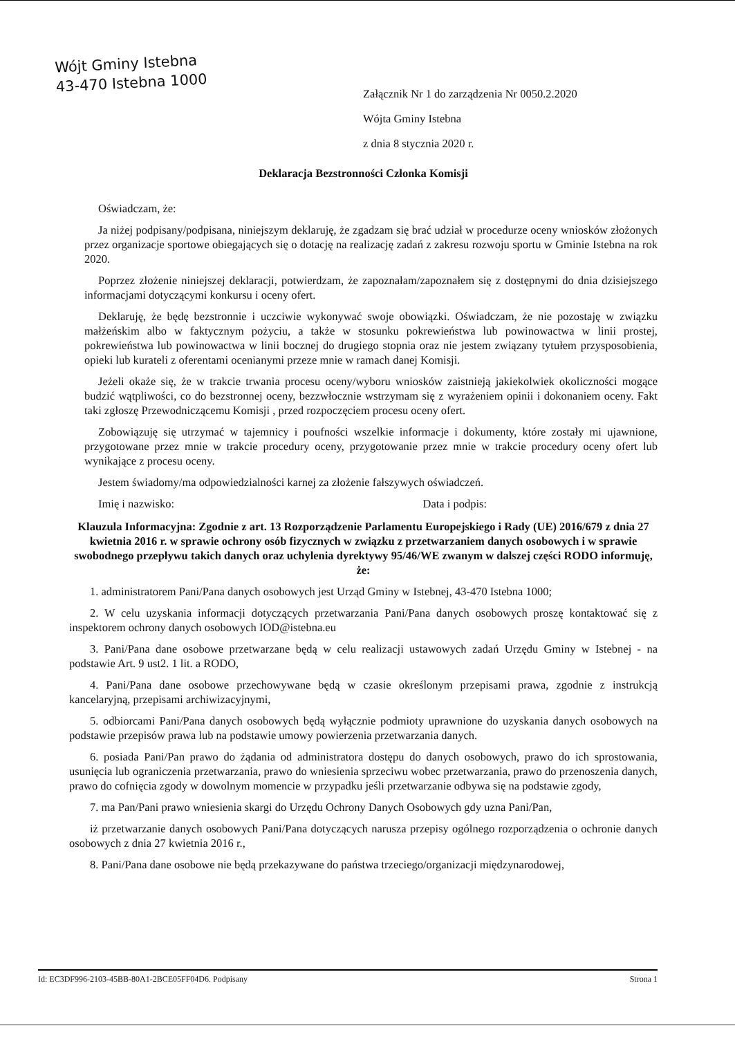Wójt Gminy Istebna
43-470 Istebna 1000
Załącznik Nr 1 do zarządzenia Nr 0050.2.2020
Wójta Gminy Istebna
z dnia 8 stycznia 2020 r.
Deklaracja Bezstronności Członka Komisji
Oświadczam, że:
Ja niżej podpisany/podpisana, niniejszym deklaruję, że zgadzam się brać udział w procedurze oceny wniosków złożonych przez organizacje sportowe obiegających się o dotację na realizację zadań z zakresu rozwoju sportu w Gminie Istebna na rok 2020.
Poprzez złożenie niniejszej deklaracji, potwierdzam, że zapoznałam/zapoznałem się z dostępnymi do dnia dzisiejszego informacjami dotyczącymi konkursu i oceny ofert.
Deklaruję, że będę bezstronnie i uczciwie wykonywać swoje obowiązki. Oświadczam, że nie pozostaję w związku małżeńskim albo w faktycznym pożyciu, a także w stosunku pokrewieństwa lub powinowactwa w linii prostej, pokrewieństwa lub powinowactwa w linii bocznej do drugiego stopnia oraz nie jestem związany tytułem przysposobienia, opieki lub kurateli z oferentami ocenianymi przeze mnie w ramach danej Komisji.
Jeżeli okaże się, że w trakcie trwania procesu oceny/wyboru wniosków zaistnieją jakiekolwiek okoliczności mogące budzić wątpliwości, co do bezstronnej oceny, bezzwłocznie wstrzymam się z wyrażeniem opinii i dokonaniem oceny. Fakt taki zgłoszę Przewodniczącemu Komisji , przed rozpoczęciem procesu oceny ofert.
Zobowiązuję się utrzymać w tajemnicy i poufności wszelkie informacje i dokumenty, które zostały mi ujawnione, przygotowane przez mnie w trakcie procedury oceny, przygotowanie przez mnie w trakcie procedury oceny ofert lub wynikające z procesu oceny.
Jestem świadomy/ma odpowiedzialności karnej za złożenie fałszywych oświadczeń.
Imię i nazwisko: Data i podpis:
Klauzula Informacyjna: Zgodnie z art. 13 Rozporządzenie Parlamentu Europejskiego i Rady (UE) 2016/679 z dnia 27 kwietnia 2016 r. w sprawie ochrony osób fizycznych w związku z przetwarzaniem danych osobowych i w sprawie swobodnego przepływu takich danych oraz uchylenia dyrektywy 95/46/WE zwanym w dalszej części RODO informuję, że:
1. administratorem Pani/Pana danych osobowych jest Urząd Gminy w Istebnej, 43-470 Istebna 1000;
2. W celu uzyskania informacji dotyczących przetwarzania Pani/Pana danych osobowych proszę kontaktować się z inspektorem ochrony danych osobowych IOD@istebna.eu
3. Pani/Pana dane osobowe przetwarzane będą w celu realizacji ustawowych zadań Urzędu Gminy w Istebnej - na podstawie Art. 9 ust2. 1 lit. a RODO,
4. Pani/Pana dane osobowe przechowywane będą w czasie określonym przepisami prawa, zgodnie z instrukcją kancelaryjną, przepisami archiwizacyjnymi,
5. odbiorcami Pani/Pana danych osobowych będą wyłącznie podmioty uprawnione do uzyskania danych osobowych na podstawie przepisów prawa lub na podstawie umowy powierzenia przetwarzania danych.
6. posiada Pani/Pan prawo do żądania od administratora dostępu do danych osobowych, prawo do ich sprostowania, usunięcia lub ograniczenia przetwarzania, prawo do wniesienia sprzeciwu wobec przetwarzania, prawo do przenoszenia danych, prawo do cofnięcia zgody w dowolnym momencie w przypadku jeśli przetwarzanie odbywa się na podstawie zgody,
7. ma Pan/Pani prawo wniesienia skargi do Urzędu Ochrony Danych Osobowych gdy uzna Pani/Pan,
iż przetwarzanie danych osobowych Pani/Pana dotyczących narusza przepisy ogólnego rozporządzenia o ochronie danych osobowych z dnia 27 kwietnia 2016 r.,
8. Pani/Pana dane osobowe nie będą przekazywane do państwa trzeciego/organizacji międzynarodowej,
Id: EC3DF996-2103-45BB-80A1-2BCE05FF04D6. Podpisany Strona 1